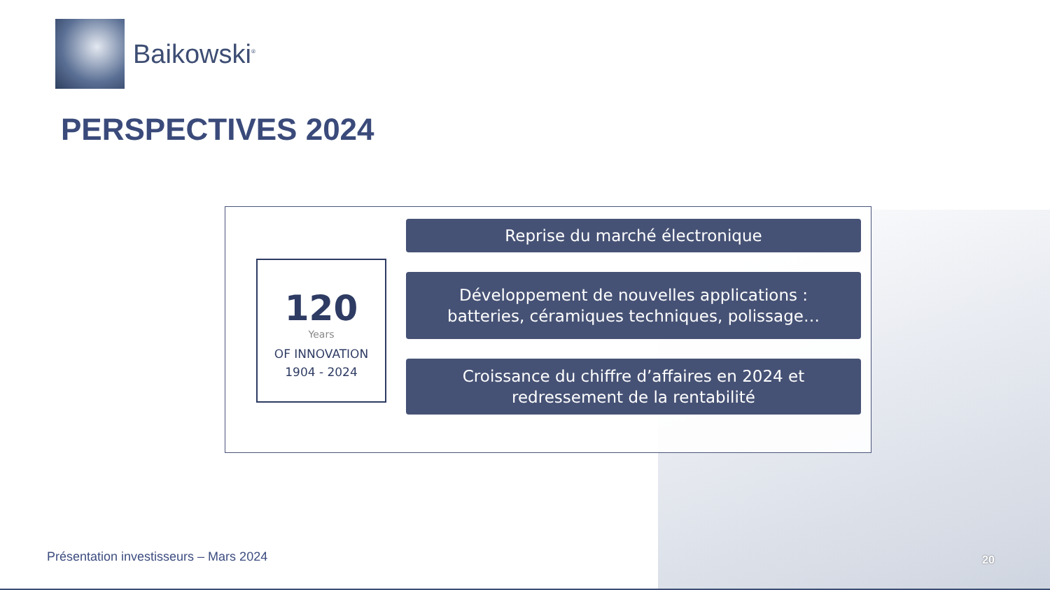Baikowski<sup>®</sup>
PERSPECTIVES 2024
120
Years
OF INNOVATION
1904 - 2024
Reprise du marché électronique
Développement de nouvelles applications :
batteries, céramiques techniques, polissage…
Croissance du chiffre d’affaires en 2024 et
redressement de la rentabilité
Présentation investisseurs – Mars 2024
20